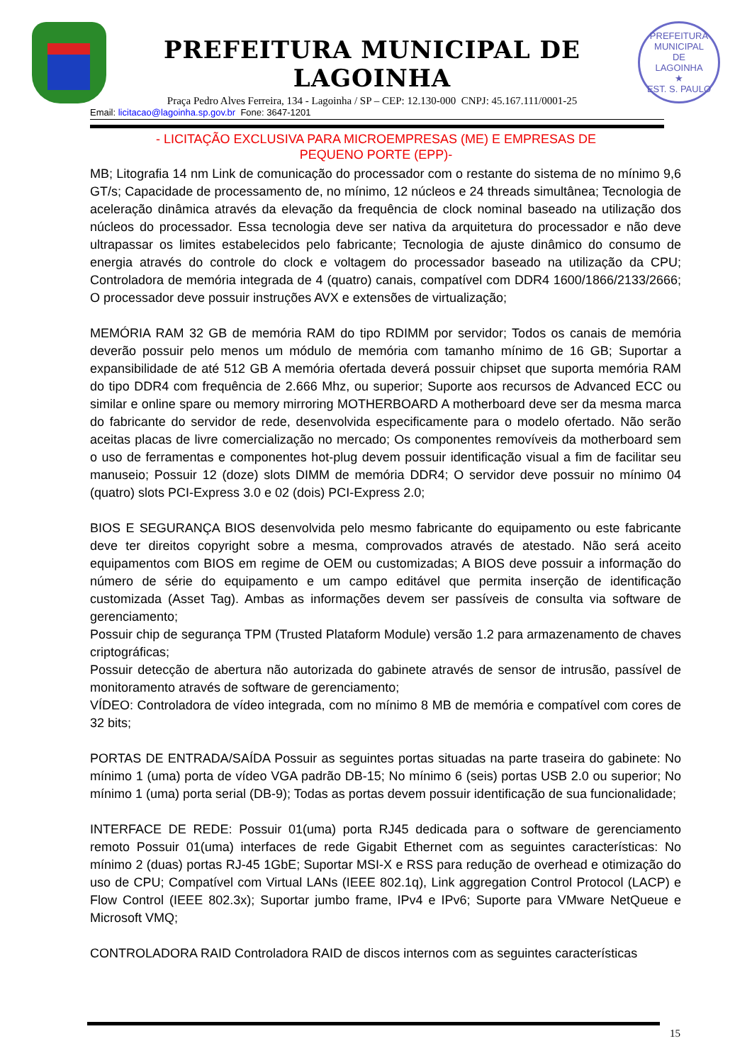PREFEITURA MUNICIPAL DE LAGOINHA
Praça Pedro Alves Ferreira, 134 - Lagoinha / SP – CEP: 12.130-000 CNPJ: 45.167.111/0001-25
PREFEITURA MUNICIPAL
DE
LAGOINHA
★
EST. S. PAULO
Email: licitacao@lagoinha.sp.gov.br Fone: 3647-1201
- LICITAÇÃO EXCLUSIVA PARA MICROEMPRESAS (ME) E EMPRESAS DE
PEQUENO PORTE (EPP)-
MB; Litografia 14 nm Link de comunicação do processador com o restante do sistema de no mínimo 9,6 GT/s; Capacidade de processamento de, no mínimo, 12 núcleos e 24 threads simultânea; Tecnologia de aceleração dinâmica através da elevação da frequência de clock nominal baseado na utilização dos núcleos do processador. Essa tecnologia deve ser nativa da arquitetura do processador e não deve ultrapassar os limites estabelecidos pelo fabricante; Tecnologia de ajuste dinâmico do consumo de energia através do controle do clock e voltagem do processador baseado na utilização da CPU; Controladora de memória integrada de 4 (quatro) canais, compatível com DDR4 1600/1866/2133/2666; O processador deve possuir instruções AVX e extensões de virtualização;
MEMÓRIA RAM 32 GB de memória RAM do tipo RDIMM por servidor; Todos os canais de memória deverão possuir pelo menos um módulo de memória com tamanho mínimo de 16 GB; Suportar a expansibilidade de até 512 GB A memória ofertada deverá possuir chipset que suporta memória RAM do tipo DDR4 com frequência de 2.666 Mhz, ou superior; Suporte aos recursos de Advanced ECC ou similar e online spare ou memory mirroring MOTHERBOARD A motherboard deve ser da mesma marca do fabricante do servidor de rede, desenvolvida especificamente para o modelo ofertado. Não serão aceitas placas de livre comercialização no mercado; Os componentes removíveis da motherboard sem o uso de ferramentas e componentes hot-plug devem possuir identificação visual a fim de facilitar seu manuseio; Possuir 12 (doze) slots DIMM de memória DDR4; O servidor deve possuir no mínimo 04 (quatro) slots PCI-Express 3.0 e 02 (dois) PCI-Express 2.0;
BIOS E SEGURANÇA BIOS desenvolvida pelo mesmo fabricante do equipamento ou este fabricante deve ter direitos copyright sobre a mesma, comprovados através de atestado. Não será aceito equipamentos com BIOS em regime de OEM ou customizadas; A BIOS deve possuir a informação do número de série do equipamento e um campo editável que permita inserção de identificação customizada (Asset Tag). Ambas as informações devem ser passíveis de consulta via software de gerenciamento;
Possuir chip de segurança TPM (Trusted Plataform Module) versão 1.2 para armazenamento de chaves criptográficas;
Possuir detecção de abertura não autorizada do gabinete através de sensor de intrusão, passível de monitoramento através de software de gerenciamento;
VÍDEO: Controladora de vídeo integrada, com no mínimo 8 MB de memória e compatível com cores de 32 bits;
PORTAS DE ENTRADA/SAÍDA Possuir as seguintes portas situadas na parte traseira do gabinete: No mínimo 1 (uma) porta de vídeo VGA padrão DB-15; No mínimo 6 (seis) portas USB 2.0 ou superior; No mínimo 1 (uma) porta serial (DB-9); Todas as portas devem possuir identificação de sua funcionalidade;
INTERFACE DE REDE: Possuir 01(uma) porta RJ45 dedicada para o software de gerenciamento remoto Possuir 01(uma) interfaces de rede Gigabit Ethernet com as seguintes características: No mínimo 2 (duas) portas RJ-45 1GbE; Suportar MSI-X e RSS para redução de overhead e otimização do uso de CPU; Compatível com Virtual LANs (IEEE 802.1q), Link aggregation Control Protocol (LACP) e Flow Control (IEEE 802.3x); Suportar jumbo frame, IPv4 e IPv6; Suporte para VMware NetQueue e Microsoft VMQ;
CONTROLADORA RAID Controladora RAID de discos internos com as seguintes características
15